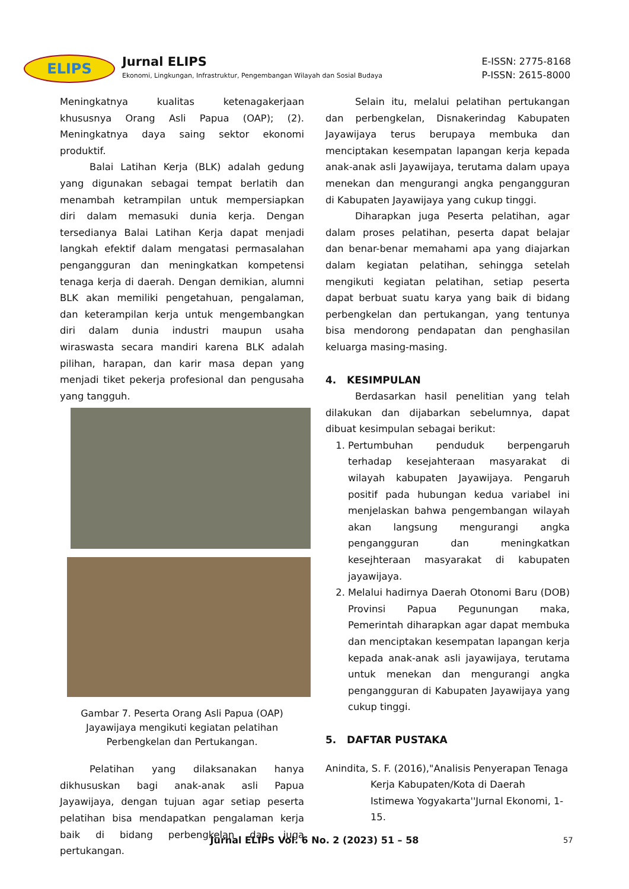ELIPS
Jurnal ELIPS
Ekonomi, Lingkungan, Infrastruktur, Pengembangan Wilayah dan Sosial Budaya
E-ISSN: 2775-8168
P-ISSN: 2615-8000
Meningkatnya kualitas ketenagakerjaan khususnya Orang Asli Papua (OAP); (2). Meningkatnya daya saing sektor ekonomi produktif.
Balai Latihan Kerja (BLK) adalah gedung yang digunakan sebagai tempat berlatih dan menambah ketrampilan untuk mempersiapkan diri dalam memasuki dunia kerja. Dengan tersedianya Balai Latihan Kerja dapat menjadi langkah efektif dalam mengatasi permasalahan pengangguran dan meningkatkan kompetensi tenaga kerja di daerah. Dengan demikian, alumni BLK akan memiliki pengetahuan, pengalaman, dan keterampilan kerja untuk mengembangkan diri dalam dunia industri maupun usaha wiraswasta secara mandiri karena BLK adalah pilihan, harapan, dan karir masa depan yang menjadi tiket pekerja profesional dan pengusaha yang tangguh.
Gambar 7. Peserta Orang Asli Papua (OAP)
Jayawijaya mengikuti kegiatan pelatihan
Perbengkelan dan Pertukangan.
Pelatihan yang dilaksanakan hanya dikhususkan bagi anak-anak asli Papua Jayawijaya, dengan tujuan agar setiap peserta pelatihan bisa mendapatkan pengalaman kerja baik di bidang perbengkelan dan juga pertukangan.
Selain itu, melalui pelatihan pertukangan dan perbengkelan, Disnakerindag Kabupaten Jayawijaya terus berupaya membuka dan menciptakan kesempatan lapangan kerja kepada anak-anak asli Jayawijaya, terutama dalam upaya menekan dan mengurangi angka pengangguran di Kabupaten Jayawijaya yang cukup tinggi.
Diharapkan juga Peserta pelatihan, agar dalam proses pelatihan, peserta dapat belajar dan benar-benar memahami apa yang diajarkan dalam kegiatan pelatihan, sehingga setelah mengikuti kegiatan pelatihan, setiap peserta dapat berbuat suatu karya yang baik di bidang perbengkelan dan pertukangan, yang tentunya bisa mendorong pendapatan dan penghasilan keluarga masing-masing.
4. KESIMPULAN
Berdasarkan hasil penelitian yang telah dilakukan dan dijabarkan sebelumnya, dapat dibuat kesimpulan sebagai berikut:
1. Pertumbuhan penduduk berpengaruh terhadap kesejahteraan masyarakat di wilayah kabupaten Jayawijaya. Pengaruh positif pada hubungan kedua variabel ini menjelaskan bahwa pengembangan wilayah akan langsung mengurangi angka pengangguran dan meningkatkan kesejhteraan masyarakat di kabupaten jayawijaya.
2. Melalui hadirnya Daerah Otonomi Baru (DOB) Provinsi Papua Pegunungan maka, Pemerintah diharapkan agar dapat membuka dan menciptakan kesempatan lapangan kerja kepada anak-anak asli jayawijaya, terutama untuk menekan dan mengurangi angka pengangguran di Kabupaten Jayawijaya yang cukup tinggi.
5. DAFTAR PUSTAKA
Anindita, S. F. (2016),"Analisis Penyerapan Tenaga Kerja Kabupaten/Kota di Daerah Istimewa Yogyakarta''Jurnal Ekonomi, 1-15.
Jurnal ELIPS Vol. 6 No. 2 (2023) 51 – 58 57